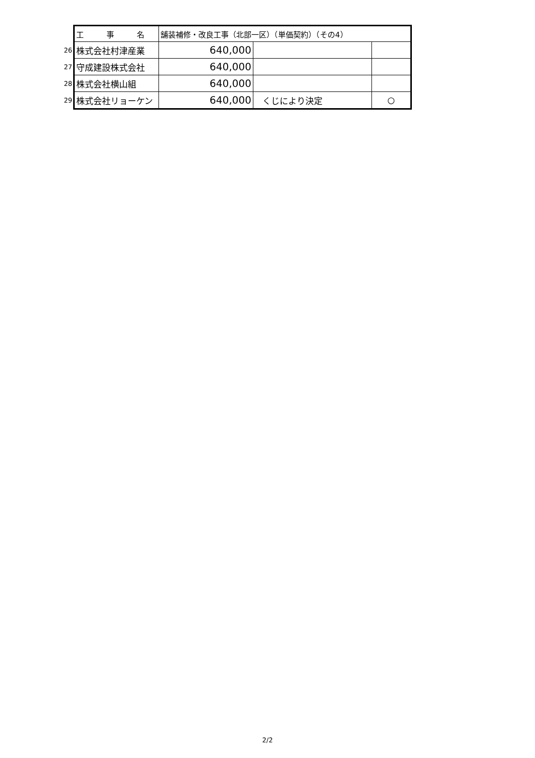| | 工 事 名 | 舗装補修・改良工事（北部一区）（単価契約）（その4） | | | |
| 26 | 株式会社村津産業 | | 640,000 | | |
| 27 | 守成建設株式会社 | | 640,000 | | |
| 28 | 株式会社横山組 | | 640,000 | | |
| 29 | 株式会社リョーケン | | 640,000 | くじにより決定 | ○ |
2/2